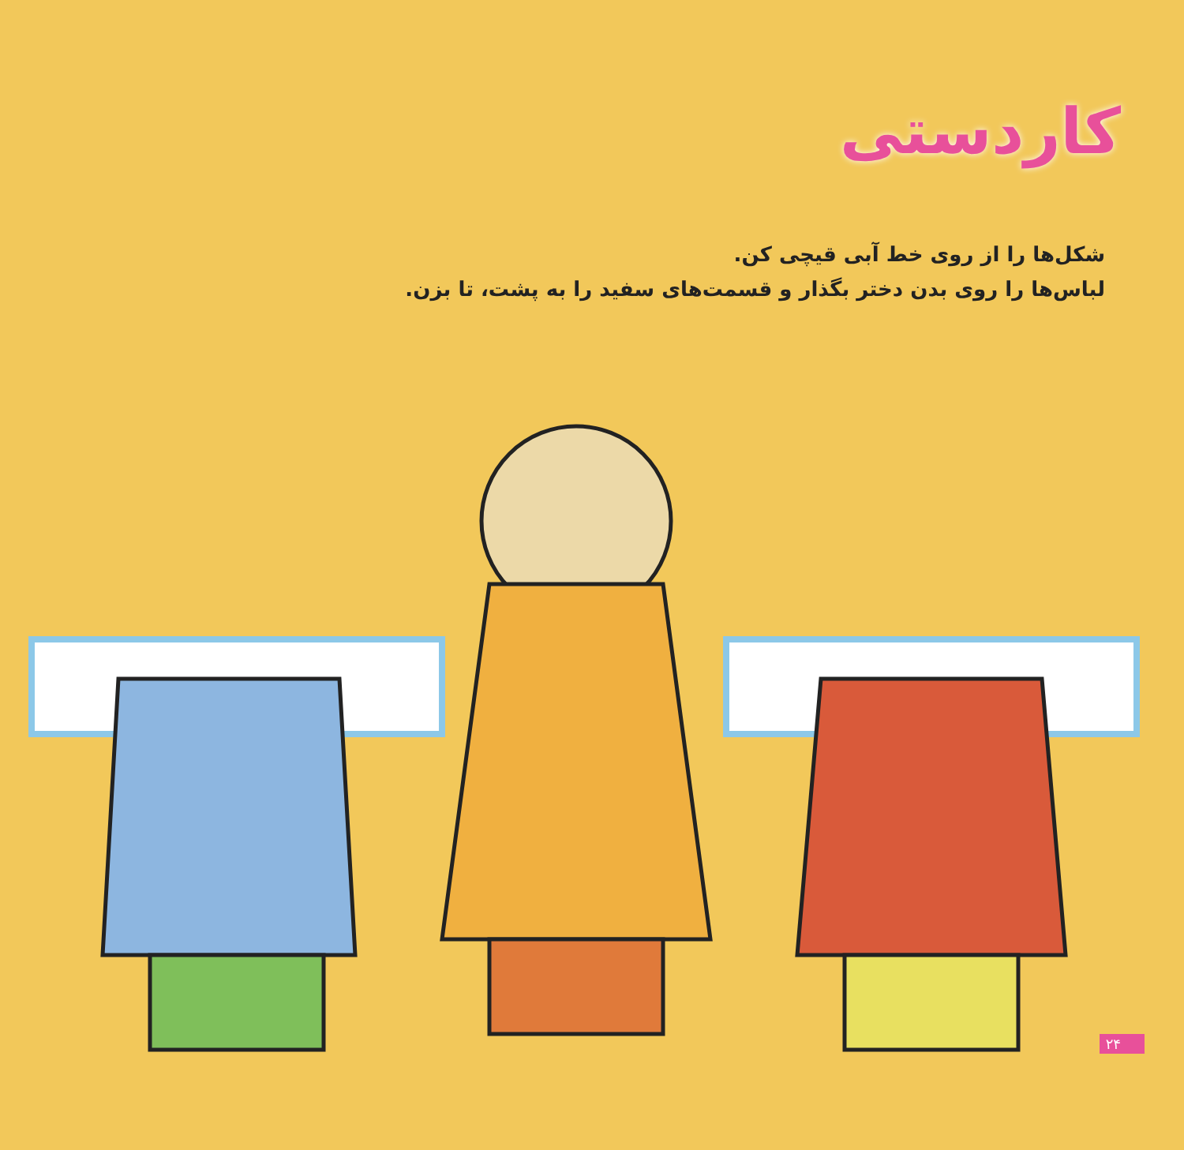کاردستی
شکل‌ها را از روی خط آبی قیچی کن.
لباس‌ها را روی بدن دختر بگذار و قسمت‌های سفید را به پشت، تا بزن.
۲۴